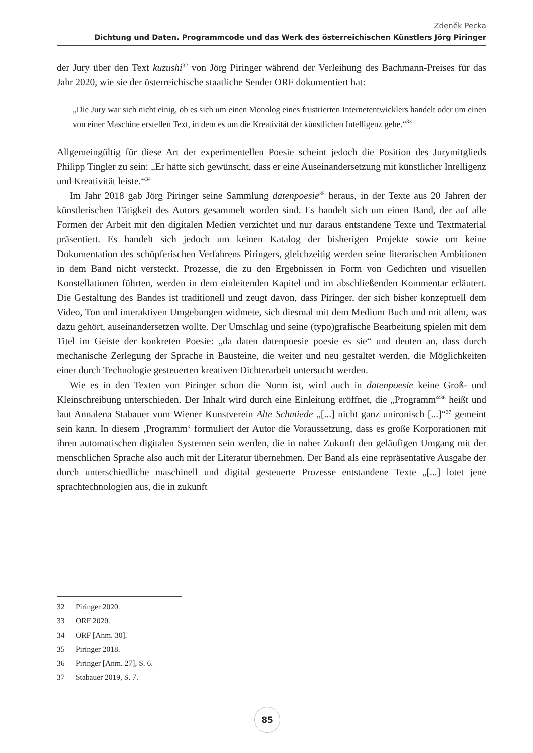Zdeněk Pecka
Dichtung und Daten. Programmcode und das Werk des österreichischen Künstlers Jörg Piringer
der Jury über den Text kuzushi<sup>32</sup> von Jörg Piringer während der Verleihung des Bachmann-Preises für das Jahr 2020, wie sie der österreichische staatliche Sender ORF dokumentiert hat:
„Die Jury war sich nicht einig, ob es sich um einen Monolog eines frustrierten Internetentwicklers handelt oder um einen von einer Maschine erstellen Text, in dem es um die Kreativität der künstlichen Intelligenz gehe.“<sup>33</sup>
Allgemeingültig für diese Art der experimentellen Poesie scheint jedoch die Position des Jurymitglieds Philipp Tingler zu sein: „Er hätte sich gewünscht, dass er eine Auseinandersetzung mit künstlicher Intelligenz und Kreativität leiste.“<sup>34</sup>
Im Jahr 2018 gab Jörg Piringer seine Sammlung datenpoesie<sup>35</sup> heraus, in der Texte aus 20 Jahren der künstlerischen Tätigkeit des Autors gesammelt worden sind. Es handelt sich um einen Band, der auf alle Formen der Arbeit mit den digitalen Medien verzichtet und nur daraus entstandene Texte und Textmaterial präsentiert. Es handelt sich jedoch um keinen Katalog der bisherigen Projekte sowie um keine Dokumentation des schöpferischen Verfahrens Piringers, gleichzeitig werden seine literarischen Ambitionen in dem Band nicht versteckt. Prozesse, die zu den Ergebnissen in Form von Gedichten und visuellen Konstellationen führten, werden in dem einleitenden Kapitel und im abschließenden Kommentar erläutert. Die Gestaltung des Bandes ist traditionell und zeugt davon, dass Piringer, der sich bisher konzeptuell dem Video, Ton und interaktiven Umgebungen widmete, sich diesmal mit dem Medium Buch und mit allem, was dazu gehört, auseinandersetzen wollte. Der Umschlag und seine (typo)grafische Bearbeitung spielen mit dem Titel im Geiste der konkreten Poesie: „da daten datenpoesie poesie es sie“ und deuten an, dass durch mechanische Zerlegung der Sprache in Bausteine, die weiter und neu gestaltet werden, die Möglichkeiten einer durch Technologie gesteuerten kreativen Dichterarbeit untersucht werden.
Wie es in den Texten von Piringer schon die Norm ist, wird auch in datenpoesie keine Groß- und Kleinschreibung unterschieden. Der Inhalt wird durch eine Einleitung eröffnet, die „Programm“<sup>36</sup> heißt und laut Annalena Stabauer vom Wiener Kunstverein Alte Schmiede „[...] nicht ganz unironisch [...]“<sup>37</sup> gemeint sein kann. In diesem ‚Programm‘ formuliert der Autor die Voraussetzung, dass es große Korporationen mit ihren automatischen digitalen Systemen sein werden, die in naher Zukunft den geläufigen Umgang mit der menschlichen Sprache also auch mit der Literatur übernehmen. Der Band als eine repräsentative Ausgabe der durch unterschiedliche maschinell und digital gesteuerte Prozesse entstandene Texte „[...] lotet jene sprachtechnologien aus, die in zukunft
32 Piringer 2020.
33 ORF 2020.
34 ORF [Anm. 30].
35 Piringer 2018.
36 Piringer [Anm. 27], S. 6.
37 Stabauer 2019, S. 7.
85